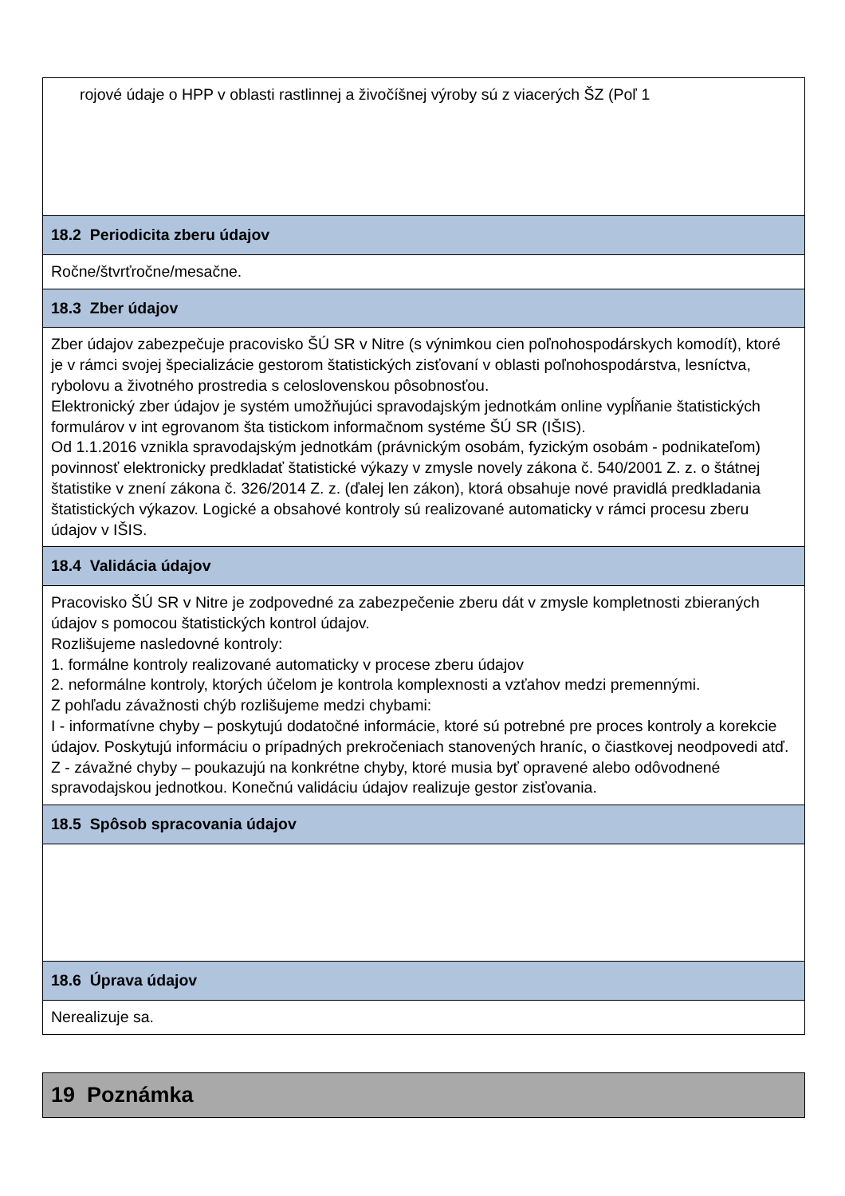rojové údaje o HPP v oblasti rastlinnej a živočíšnej výroby sú z viacerých ŠZ (Poľ 1
18.2 Periodicita zberu údajov
Ročne/štvrťročne/mesačne.
18.3 Zber údajov
Zber údajov zabezpečuje pracovisko ŠÚ SR v Nitre (s výnimkou cien poľnohospodárskych komodít), ktoré je v rámci svojej špecializácie gestorom štatistických zisťovaní v oblasti poľnohospodárstva, lesníctva, rybolovu a životného prostredia s celoslovenskou pôsobnosťou.
Elektronický zber údajov je systém umožňujúci spravodajským jednotkám online vypĺňanie štatistických formulárov v int egrovanom šta tistickom informačnom systéme ŠÚ SR (IŠIS).
Od 1.1.2016 vznikla spravodajským jednotkám (právnickým osobám, fyzickým osobám - podnikateľom) povinnosť elektronicky predkladať štatistické výkazy v zmysle novely zákona č. 540/2001 Z. z. o štátnej štatistike v znení zákona č. 326/2014 Z. z. (ďalej len zákon), ktorá obsahuje nové pravidlá predkladania štatistických výkazov. Logické a obsahové kontroly sú realizované automaticky v rámci procesu zberu údajov v IŠIS.
18.4 Validácia údajov
Pracovisko ŠÚ SR v Nitre je zodpovedné za zabezpečenie zberu dát v zmysle kompletnosti zbieraných údajov s pomocou štatistických kontrol údajov.
Rozlišujeme nasledovné kontroly:
1. formálne kontroly realizované automaticky v procese zberu údajov
2. neformálne kontroly, ktorých účelom je kontrola komplexnosti a vzťahov medzi premennými.
Z pohľadu závažnosti chýb rozlišujeme medzi chybami:
I - informatívne chyby – poskytujú dodatočné informácie, ktoré sú potrebné pre proces kontroly a korekcie údajov. Poskytujú informáciu o prípadných prekročeniach stanovených hraníc, o čiastkovej neodpovedi atď.
Z - závažné chyby – poukazujú na konkrétne chyby, ktoré musia byť opravené alebo odôvodnené spravodajskou jednotkou. Konečnú validáciu údajov realizuje gestor zisťovania.
18.5 Spôsob spracovania údajov
18.6 Úprava údajov
Nerealizuje sa.
19 Poznámka